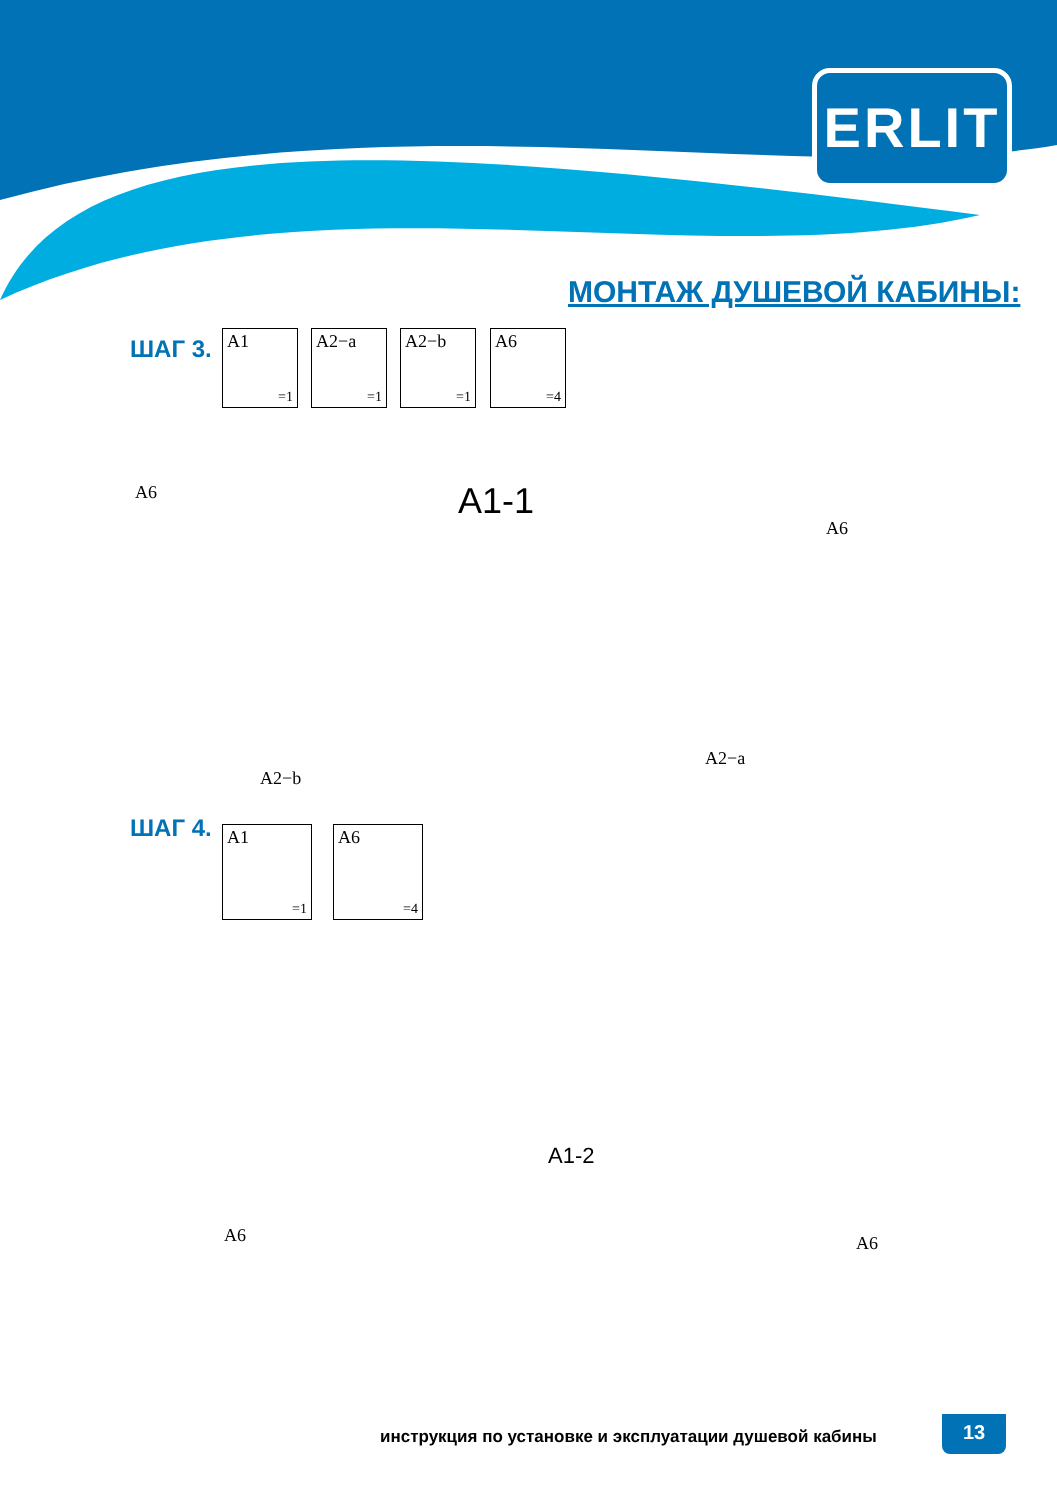ERLIT
МОНТАЖ ДУШЕВОЙ КАБИНЫ:
ШАГ 3. A1
=1
A2−a
=1
A2−b
=1
A6
=4
A6 A1-1
A6
A2−b
A2−a
ШАГ 4. A1
=1
A6
=4
A1-2
A6 A6
инструкция по установке и эксплуатации душевой кабины
13